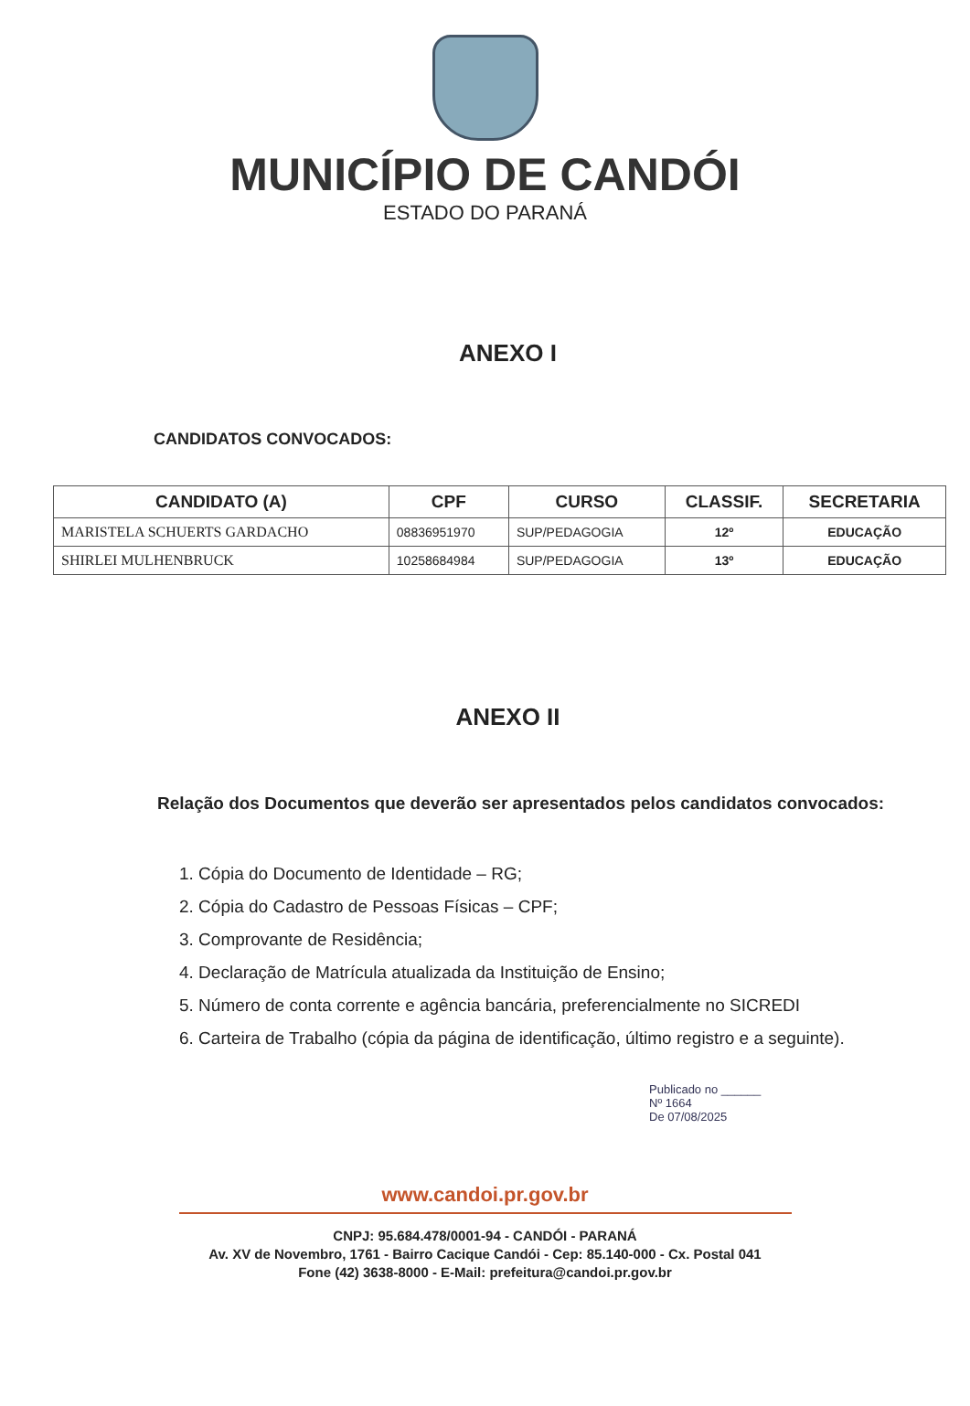MUNICÍPIO DE CANDÓI
ESTADO DO PARANÁ
ANEXO I
CANDIDATOS CONVOCADOS:
| CANDIDATO (A) | CPF | CURSO | CLASSIF. | SECRETARIA |
| --- | --- | --- | --- | --- |
| MARISTELA SCHUERTS GARDACHO | 08836951970 | SUP/PEDAGOGIA | 12º | EDUCAÇÃO |
| SHIRLEI MULHENBRUCK | 10258684984 | SUP/PEDAGOGIA | 13º | EDUCAÇÃO |
ANEXO II
Relação dos Documentos que deverão ser apresentados pelos candidatos convocados:
1. Cópia do Documento de Identidade – RG;
2. Cópia do Cadastro de Pessoas Físicas – CPF;
3. Comprovante de Residência;
4. Declaração de Matrícula atualizada da Instituição de Ensino;
5. Número de conta corrente e agência bancária, preferencialmente no SICREDI
6. Carteira de Trabalho (cópia da página de identificação, último registro e a seguinte).
Publicado no ______
Nº 1664
De 07/08/2025
www.candoi.pr.gov.br
CNPJ: 95.684.478/0001-94 - CANDÓI - PARANÁ
Av. XV de Novembro, 1761 - Bairro Cacique Candói - Cep: 85.140-000 - Cx. Postal 041
Fone (42) 3638-8000 - E-Mail: prefeitura@candoi.pr.gov.br